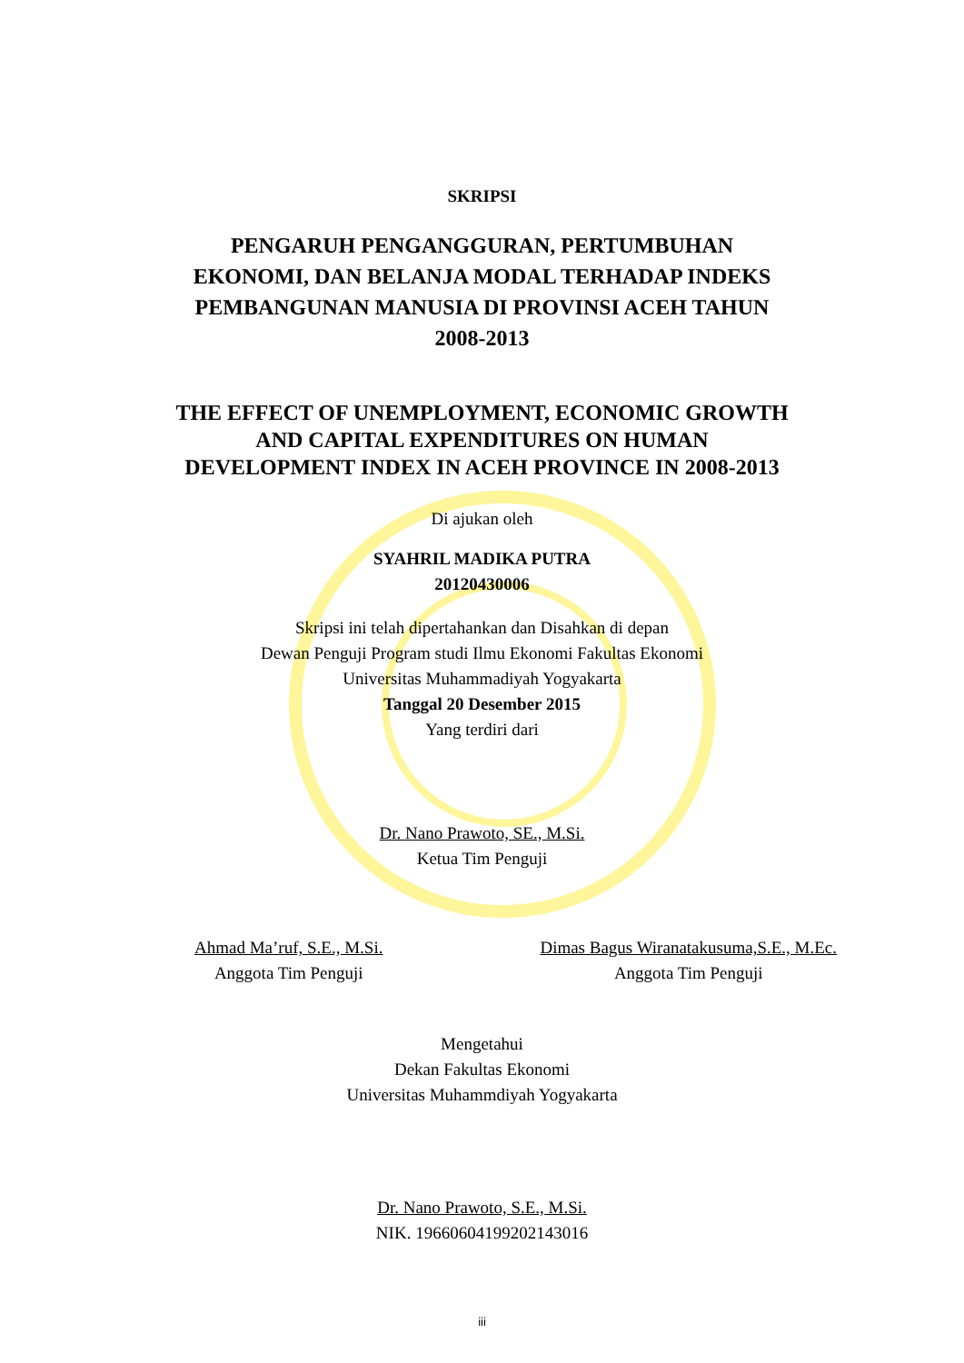SKRIPSI
PENGARUH PENGANGGURAN, PERTUMBUHAN
EKONOMI, DAN BELANJA MODAL TERHADAP INDEKS
PEMBANGUNAN MANUSIA DI PROVINSI ACEH TAHUN
2008-2013
THE EFFECT OF UNEMPLOYMENT, ECONOMIC GROWTH
AND CAPITAL EXPENDITURES ON HUMAN
DEVELOPMENT INDEX IN ACEH PROVINCE IN 2008-2013
Di ajukan oleh
SYAHRIL MADIKA PUTRA
20120430006
Skripsi ini telah dipertahankan dan Disahkan di depan
Dewan Penguji Program studi Ilmu Ekonomi Fakultas Ekonomi
Universitas Muhammadiyah Yogyakarta
Tanggal 20 Desember 2015
Yang terdiri dari
Dr. Nano Prawoto, SE., M.Si.
Ketua Tim Penguji
Ahmad Ma’ruf, S.E., M.Si.
Anggota Tim Penguji
Dimas Bagus Wiranatakusuma,S.E., M.Ec.
Anggota Tim Penguji
Mengetahui
Dekan Fakultas Ekonomi
Universitas Muhammdiyah Yogyakarta
Dr. Nano Prawoto, S.E., M.Si.
NIK. 19660604199202143016
iii